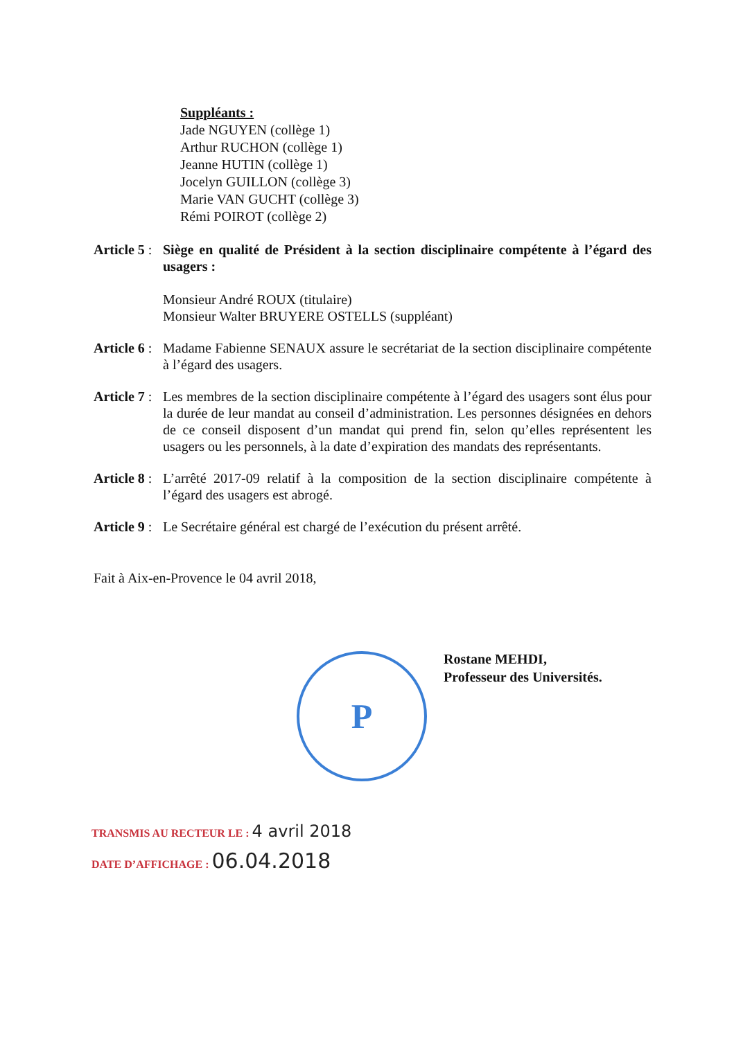Suppléants :
Jade NGUYEN (collège 1)
Arthur RUCHON (collège 1)
Jeanne HUTIN (collège 1)
Jocelyn GUILLON (collège 3)
Marie VAN GUCHT (collège 3)
Rémi POIROT (collège 2)
Article 5 :
Siège en qualité de Président à la section disciplinaire compétente à l’égard des usagers :
Monsieur André ROUX (titulaire)
Monsieur Walter BRUYERE OSTELLS (suppléant)
Article 6 :
Madame Fabienne SENAUX assure le secrétariat de la section disciplinaire compétente à l’égard des usagers.
Article 7 :
Les membres de la section disciplinaire compétente à l’égard des usagers sont élus pour la durée de leur mandat au conseil d’administration. Les personnes désignées en dehors de ce conseil disposent d’un mandat qui prend fin, selon qu’elles représentent les usagers ou les personnels, à la date d’expiration des mandats des représentants.
Article 8 :
L’arrêté 2017-09 relatif à la composition de la section disciplinaire compétente à l’égard des usagers est abrogé.
Article 9 :
Le Secrétaire général est chargé de l’exécution du présent arrêté.
Fait à Aix-en-Provence le 04 avril 2018,
P
Rostane MEHDI,
Professeur des Universités.
TRANSMIS AU RECTEUR LE : 4 avril 2018
DATE D’AFFICHAGE : 06.04.2018